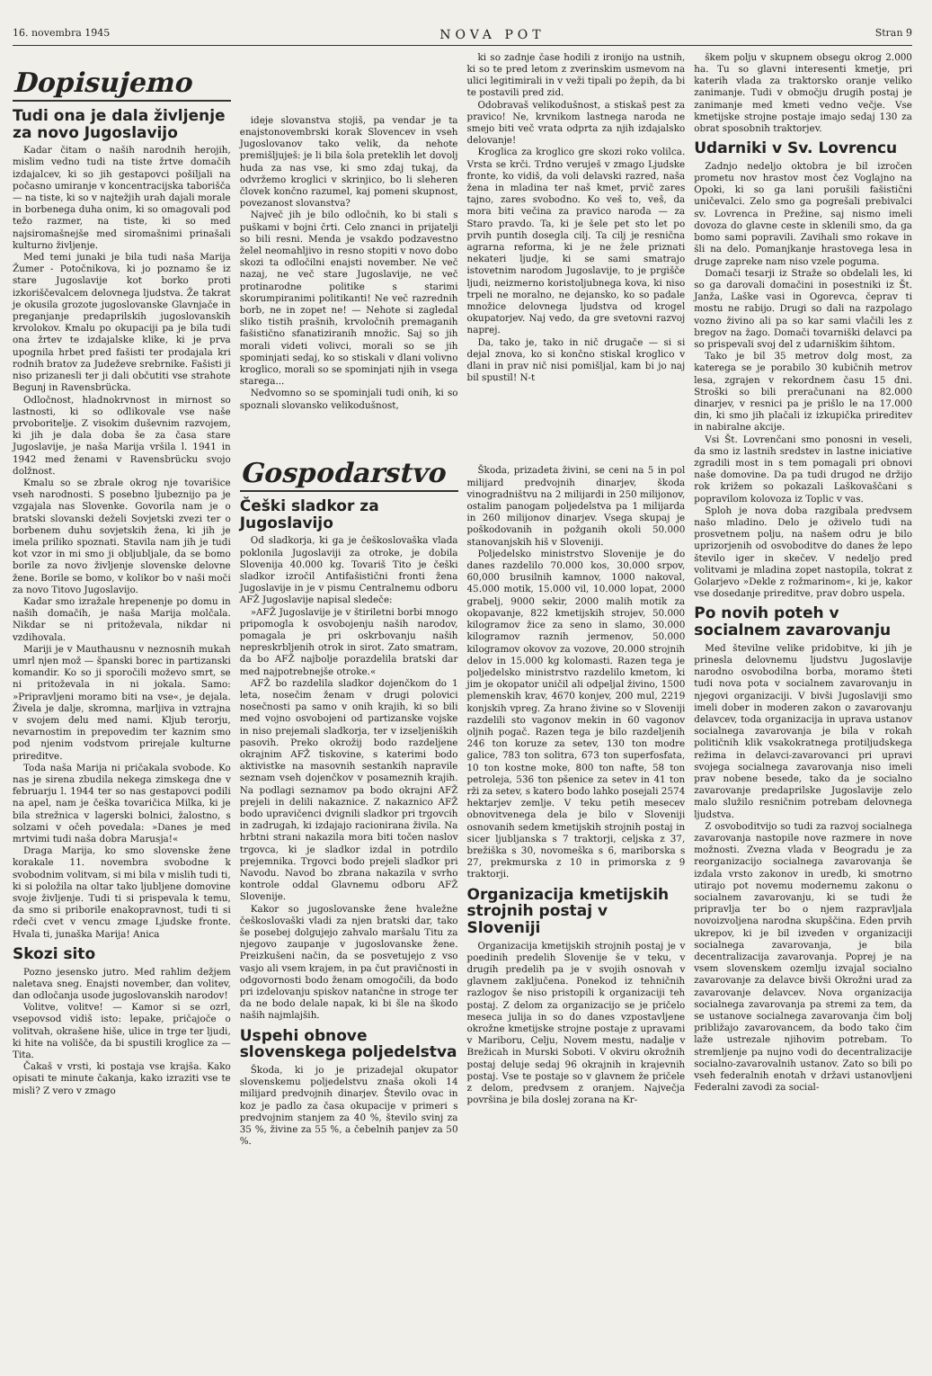16. novembra 1945 NOVA POT Stran 9
Dopisujemo
Tudi ona je dala življenje za novo Jugoslavijo
Kadar čitam o naših narodnih herojih, mislim vedno tudi na tiste žrtve domačih izdajalcev, ki so jih gestapovci pošiljali na počasno umiranje v koncentracijska taborišča — na tiste, ki so v najtežjih urah dajali morale in borbenega duha onim, ki so omagovali pod težo razmer, na tiste, ki so med najsiromašnejše med siromašnimi prinašali kulturno življenje.
Med temi junaki je bila tudi naša Marija Žumer - Potočnikova, ki jo poznamo še iz stare Jugoslavije kot borko proti izkoriščevalcem delovnega ljudstva. Že takrat je okusila grozote jugoslovanske Glavnjače in preganjanje predaprilskih jugoslovanskih krvolokov. Kmalu po okupaciji pa je bila tudi ona žrtev te izdajalske klike, ki je prva upognila hrbet pred fašisti ter prodajala kri rodnih bratov za Judeževe srebrnike. Fašisti ji niso prizanesli ter ji dali občutiti vse strahote Begunj in Ravensbrücka.
Odločnost, hladnokrvnost in mirnost so lastnosti, ki so odlikovale vse naše prvoboritelje. Z visokim duševnim razvojem, ki jih je dala doba še za časa stare Jugoslavije, je naša Marija vršila l. 1941 in 1942 med ženami v Ravensbrücku svojo dolžnost.
Kmalu so se zbrale okrog nje tovarišice vseh narodnosti. S posebno ljubeznijo pa je vzgajala nas Slovenke. Govorila nam je o bratski slovanski deželi Sovjetski zvezi ter o borbenem duhu sovjetskih žena, ki jih je imela priliko spoznati. Stavila nam jih je tudi kot vzor in mi smo ji obljubljale, da se bomo borile za novo življenje slovenske delovne žene. Borile se bomo, v kolikor bo v naši moči za novo Titovo Jugoslavijo.
Kadar smo izražale hrepenenje po domu in naših domačih, je naša Marija molčala. Nikdar se ni pritoževala, nikdar ni vzdihovala.
Mariji je v Mauthausnu v neznosnih mukah umrl njen mož — španski borec in partizanski komandir. Ko so ji sporočili moževo smrt, se ni pritoževala in ni jokala. Samo: »Pripravljeni moramo biti na vse«, je dejala. Živela je dalje, skromna, marljiva in vztrajna v svojem delu med nami. Kljub terorju, nevarnostim in prepovedim ter kaznim smo pod njenim vodstvom prirejale kulturne prireditve.
Toda naša Marija ni pričakala svobode. Ko nas je sirena zbudila nekega zimskega dne v februarju l. 1944 ter so nas gestapovci podili na apel, nam je češka tovaričica Milka, ki je bila strežnica v lagerski bolnici, žalostno, s solzami v očeh povedala: »Danes je med mrtvimi tudi naša dobra Marusja!«
Draga Marija, ko smo slovenske žene korakale 11. novembra svobodne k svobodnim volitvam, si mi bila v mislih tudi ti, ki si položila na oltar tako ljubljene domovine svoje življenje. Tudi ti si prispevala k temu, da smo si priborile enakopravnost, tudi ti si rdeči cvet v vencu zmage Ljudske fronte. Hvala ti, junaška Marija! Anica
Skozi sito
Pozno jesensko jutro. Med rahlim dežjem naletava sneg. Enajsti november, dan volitev, dan odločanja usode jugoslovanskih narodov!
Volitve, volitve! — Kamor si se ozrl, vsepovsod vidiš isto: lepake, pričajoče o volitvah, okrašene hiše, ulice in trge ter ljudi, ki hite na volišče, da bi spustili kroglice za — Tita.
Čakaš v vrsti, ki postaja vse krajša. Kako opisati te minute čakanja, kako izraziti vse te misli? Z vero v zmago
ideje slovanstva stojiš, pa vendar je ta enajstonovembrski korak Slovencev in vseh Jugoslovanov tako velik, da nehote premišljuješ: je li bila šola preteklih let dovolj huda za nas vse, ki smo zdaj tukaj, da odvržemo kroglici v skrinjico, bo li sleheren človek končno razumel, kaj pomeni skupnost, povezanost slovanstva?
Največ jih je bilo odločnih, ko bi stali s puškami v bojni črti. Celo znanci in prijatelji so bili resni. Menda je vsakdo podzavestno želel neomahljivo in resno stopiti v novo dobo skozi ta odločilni enajsti november. Ne več nazaj, ne več stare Jugoslavije, ne več protinarodne politike s starimi skorumpiranimi politikanti! Ne več razrednih borb, ne in zopet ne! — Nehote si zagledal sliko tistih prašnih, krvoločnih premaganih fašistično sfanatiziranih množic. Saj so jih morali videti volivci, morali so se jih spominjati sedaj, ko so stiskali v dlani volivno kroglico, morali so se spominjati njih in vsega starega...
Nedvomno so se spominjali tudi onih, ki so spoznali slovansko velikodušnost,
Gospodarstvo
Češki sladkor za Jugoslavijo
Od sladkorja, ki ga je češkoslovaška vlada poklonila Jugoslaviji za otroke, je dobila Slovenija 40.000 kg. Tovariš Tito je češki sladkor izročil Antifašistični fronti žena Jugoslavije in je v pismu Centralnemu odboru AFŽ Jugoslavije napisal sledeče:
»AFŽ Jugoslavije je v štiriletni borbi mnogo pripomogla k osvobojenju naših narodov, pomagala je pri oskrbovanju naših nepreskrbljenih otrok in sirot. Zato smatram, da bo AFŽ najbolje porazdelila bratski dar med najpotrebnejše otroke.«
AFŽ bo razdelila sladkor dojenčkom do 1 leta, nosečim ženam v drugi polovici nosečnosti pa samo v onih krajih, ki so bili med vojno osvobojeni od partizanske vojske in niso prejemali sladkorja, ter v izseljeniških pasovih. Preko okrožij bodo razdeljene okrajnim AFŽ tiskovine, s katerimi bodo aktivistke na masovnih sestankih napravile seznam vseh dojenčkov v posameznih krajih. Na podlagi seznamov pa bodo okrajni AFŽ prejeli in delili nakaznice. Z nakaznico AFŽ bodo upravičenci dvignili sladkor pri trgovcih in zadrugah, ki izdajajo racionirana živila. Na hrbtni strani nakazila mora biti točen naslov trgovca, ki je sladkor izdal in potrdilo prejemnika. Trgovci bodo prejeli sladkor pri Navodu. Navod bo zbrana nakazila v svrho kontrole oddal Glavnemu odboru AFŽ Slovenije.
Kakor so jugoslovanske žene hvaležne češkoslovaški vladi za njen bratski dar, tako še posebej dolgujejo zahvalo maršalu Titu za njegovo zaupanje v jugoslovanske žene. Preizkušeni način, da se posvetujejo z vso vasjo ali vsem krajem, in pa čut pravičnosti in odgovornosti bodo ženam omogočili, da bodo pri izdelovanju spiskov natančne in stroge ter da ne bodo delale napak, ki bi šle na škodo naših najmlajših.
Uspehi obnove slovenskega poljedelstva
Škoda, ki jo je prizadejal okupator slovenskemu poljedelstvu znaša okoli 14 milijard predvojnih dinarjev. Število ovac in koz je padlo za časa okupacije v primeri s predvojnim stanjem za 40 %, število svinj za 35 %, živine za 55 %, a čebelnih panjev za 50 %.
ki so zadnje čase hodili z ironijo na ustnih, ki so te pred letom z zverinskim usmevom na ulici legitimirali in v veži tipali po žepih, da bi te postavili pred zid.
Odobravaš velikodušnost, a stiskaš pest za pravico! Ne, krvnikom lastnega naroda ne smejo biti več vrata odprta za njih izdajalsko delovanje!
Kroglica za kroglico gre skozi roko volilca. Vrsta se krči. Trdno veruješ v zmago Ljudske fronte, ko vidiš, da voli delavski razred, naša žena in mladina ter naš kmet, prvič zares tajno, zares svobodno. Ko veš to, veš, da mora biti večina za pravico naroda — za Staro pravdo. Ta, ki je šele pet sto let po prvih puntih dosegla cilj. Ta cilj je resnična agrarna reforma, ki je ne žele priznati nekateri ljudje, ki se sami smatrajo istovetnim narodom Jugoslavije, to je prgišče ljudi, neizmerno koristoljubnega kova, ki niso trpeli ne moralno, ne dejansko, ko so padale množice delovnega ljudstva od krogel okupatorjev. Naj vedo, da gre svetovni razvoj naprej.
Da, tako je, tako in nič drugače — si si dejal znova, ko si končno stiskal kroglico v dlani in prav nič nisi pomišljal, kam bi jo naj bil spustil! N-t
Škoda, prizadeta živini, se ceni na 5 in pol milijard predvojnih dinarjev, škoda vinogradništvu na 2 milijardi in 250 milijonov, ostalim panogam poljedelstva pa 1 milijarda in 260 milijonov dinarjev. Vsega skupaj je poškodovanih in požganih okoli 50.000 stanovanjskih hiš v Sloveniji.
Poljedelsko ministrstvo Slovenije je do danes razdelilo 70.000 kos, 30.000 srpov, 60,000 brusilnih kamnov, 1000 nakoval, 45.000 motik, 15.000 vil, 10.000 lopat, 2000 grabelj, 9000 sekir, 2000 malih motik za okopavanje, 822 kmetijskih strojev, 50.000 kilogramov žice za seno in slamo, 30.000 kilogramov raznih jermenov, 50.000 kilogramov okovov za vozove, 20.000 strojnih delov in 15.000 kg kolomasti. Razen tega je poljedelsko ministrstvo razdelilo kmetom, ki jim je okopator uničil ali odpeljal živino, 1500 plemenskih krav, 4670 konjev, 200 mul, 2219 konjskih vpreg. Za hrano živine so v Sloveniji razdelili sto vagonov mekin in 60 vagonov oljnih pogač. Razen tega je bilo razdeljenih 246 ton koruze za setev, 130 ton modre galice, 783 ton solitra, 673 ton superfosfata, 10 ton kostne moke, 800 ton nafte, 58 ton petroleja, 536 ton pšenice za setev in 41 ton rži za setev, s katero bodo lahko posejali 2574 hektarjev zemlje. V teku petih mesecev obnovitvenega dela je bilo v Sloveniji osnovanih sedem kmetijskih strojnih postaj in sicer ljubljanska s 7 traktorji, celjska z 37, brežiška s 30, novomeška s 6, mariborska s 27, prekmurska z 10 in primorska z 9 traktorji.
Organizacija kmetijskih strojnih postaj v Sloveniji
Organizacija kmetijskih strojnih postaj je v poedinih predelih Slovenije še v teku, v drugih predelih pa je v svojih osnovah v glavnem zaključena. Ponekod iz tehničnih razlogov še niso pristopili k organizaciji teh postaj. Z delom za organizacijo se je pričelo meseca julija in so do danes vzpostavljene okrožne kmetijske strojne postaje z upravami v Mariboru, Celju, Novem mestu, nadalje v Brežicah in Murski Soboti. V okviru okrožnih postaj deluje sedaj 96 okrajnih in krajevnih postaj. Vse te postaje so v glavnem že pričele z delom, predvsem z oranjem. Največja površina je bila doslej zorana na Kr-
škem polju v skupnem obsegu okrog 2.000 ha. Tu so glavni interesenti kmetje, pri katerih vlada za traktorsko oranje veliko zanimanje. Tudi v območju drugih postaj je zanimanje med kmeti vedno večje. Vse kmetijske strojne postaje imajo sedaj 130 za obrat sposobnih traktorjev.
Udarniki v Sv. Lovrencu
Zadnjo nedeljo oktobra je bil izročen prometu nov hrastov most čez Voglajno na Opoki, ki so ga lani porušili fašistični uničevalci. Zelo smo ga pogrešali prebivalci sv. Lovrenca in Prežine, saj nismo imeli dovoza do glavne ceste in sklenili smo, da ga bomo sami popravili. Zavihali smo rokave in šli na delo. Pomanjkanje hrastovega lesa in druge zapreke nam niso vzele poguma.
Domači tesarji iz Straže so obdelali les, ki so ga darovali domačini in posestniki iz Št. Janža, Laške vasi in Ogorevca, čeprav ti mostu ne rabijo. Drugi so dali na razpolago vozno živino ali pa so kar sami vlačili les z bregov na žago. Domači tovarniški delavci pa so prispevali svoj del z udarniškim šihtom.
Tako je bil 35 metrov dolg most, za katerega se je porabilo 30 kubičnih metrov lesa, zgrajen v rekordnem času 15 dni. Stroški so bili preračunani na 82.000 dinarjev, v resnici pa je prišlo le na 17.000 din, ki smo jih plačali iz izkupička prireditev in nabiralne akcije.
Vsi Št. Lovrenčani smo ponosni in veseli, da smo iz lastnih sredstev in lastne iniciative zgradili most in s tem pomagali pri obnovi naše domovine. Da pa tudi drugod ne držijo rok križem so pokazali Laškovaščani s popravilom kolovoza iz Toplic v vas.
Sploh je nova doba razgibala predvsem našo mladino. Delo je oživelo tudi na prosvetnem polju, na našem odru je bilo uprizorjenih od osvoboditve do danes že lepo število iger in skečev. V nedeljo pred volitvami je mladina zopet nastopila, tokrat z Golarjevo »Dekle z rožmarinom«, ki je, kakor vse dosedanje prireditve, prav dobro uspela.
Po novih poteh v socialnem zavarovanju
Med številne velike pridobitve, ki jih je prinesla delovnemu ljudstvu Jugoslavije narodno osvobodilna borba, moramo šteti tudi nova pota v socialnem zavarovanju in njegovi organizaciji. V bivši Jugoslaviji smo imeli dober in moderen zakon o zavarovanju delavcev, toda organizacija in uprava ustanov socialnega zavarovanja je bila v rokah političnih klik vsakokratnega protiljudskega režima in delavci-zavarovanci pri upravi svojega socialnega zavarovanja niso imeli prav nobene besede, tako da je socialno zavarovanje predaprilske Jugoslavije zelo malo služilo resničnim potrebam delovnega ljudstva.
Z osvoboditvijo so tudi za razvoj socialnega zavarovanja nastopile nove razmere in nove možnosti. Zvezna vlada v Beogradu je za reorganizacijo socialnega zavarovanja še izdala vrsto zakonov in uredb, ki smotrno utirajo pot novemu modernemu zakonu o socialnem zavarovanju, ki se tudi že pripravlja ter bo o njem razpravljala novoizvoljena narodna skupščina. Eden prvih ukrepov, ki je bil izveden v organizaciji socialnega zavarovanja, je bila decentralizacija zavarovanja. Poprej je na vsem slovenskem ozemlju izvajal socialno zavarovanje za delavce bivši Okrožni urad za zavarovanje delavcev. Nova organizacija socialnega zavarovanja pa stremi za tem, da se ustanove socialnega zavarovanja čim bolj približajo zavarovancem, da bodo tako čim laže ustrezale njihovim potrebam. To stremljenje pa nujno vodi do decentralizacije socialno-zavarovalnih ustanov. Zato so bili po vseh federalnih enotah v državi ustanovljeni Federalni zavodi za social-